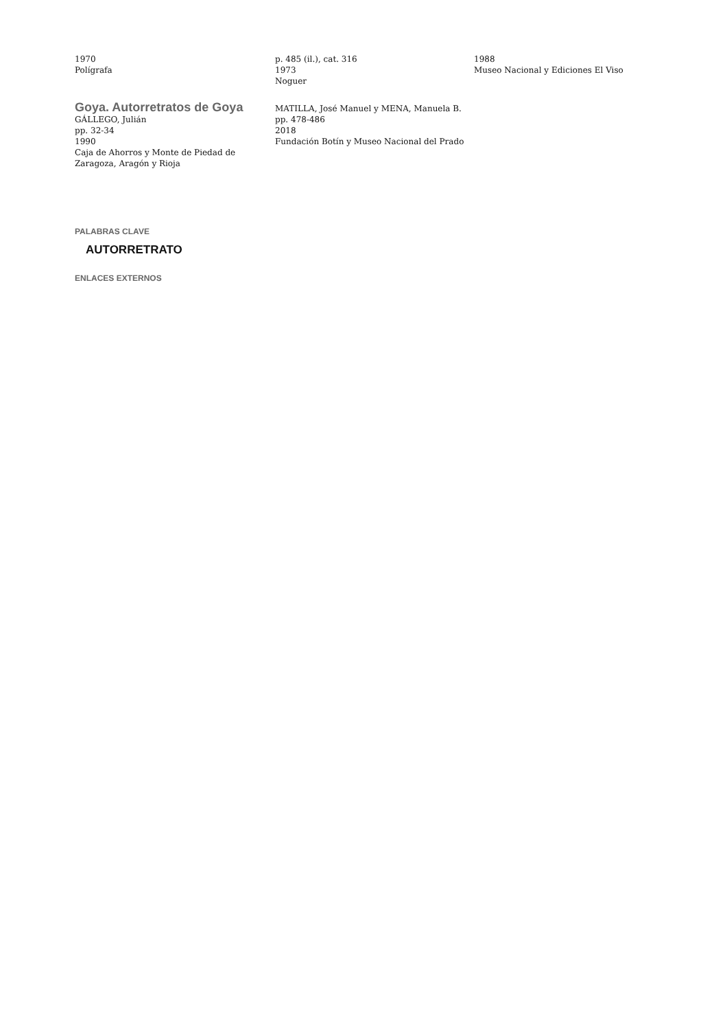1970
Polígrafa
p. 485 (il.), cat. 316
1973
Noguer
1988
Museo Nacional y Ediciones El Viso
Goya. Autorretratos de Goya
GÁLLEGO, Julián
pp. 32-34
1990
Caja de Ahorros y Monte de Piedad de Zaragoza, Aragón y Rioja
MATILLA, José Manuel y MENA, Manuela B.
pp. 478-486
2018
Fundación Botín y Museo Nacional del Prado
PALABRAS CLAVE
AUTORRETRATO
ENLACES EXTERNOS